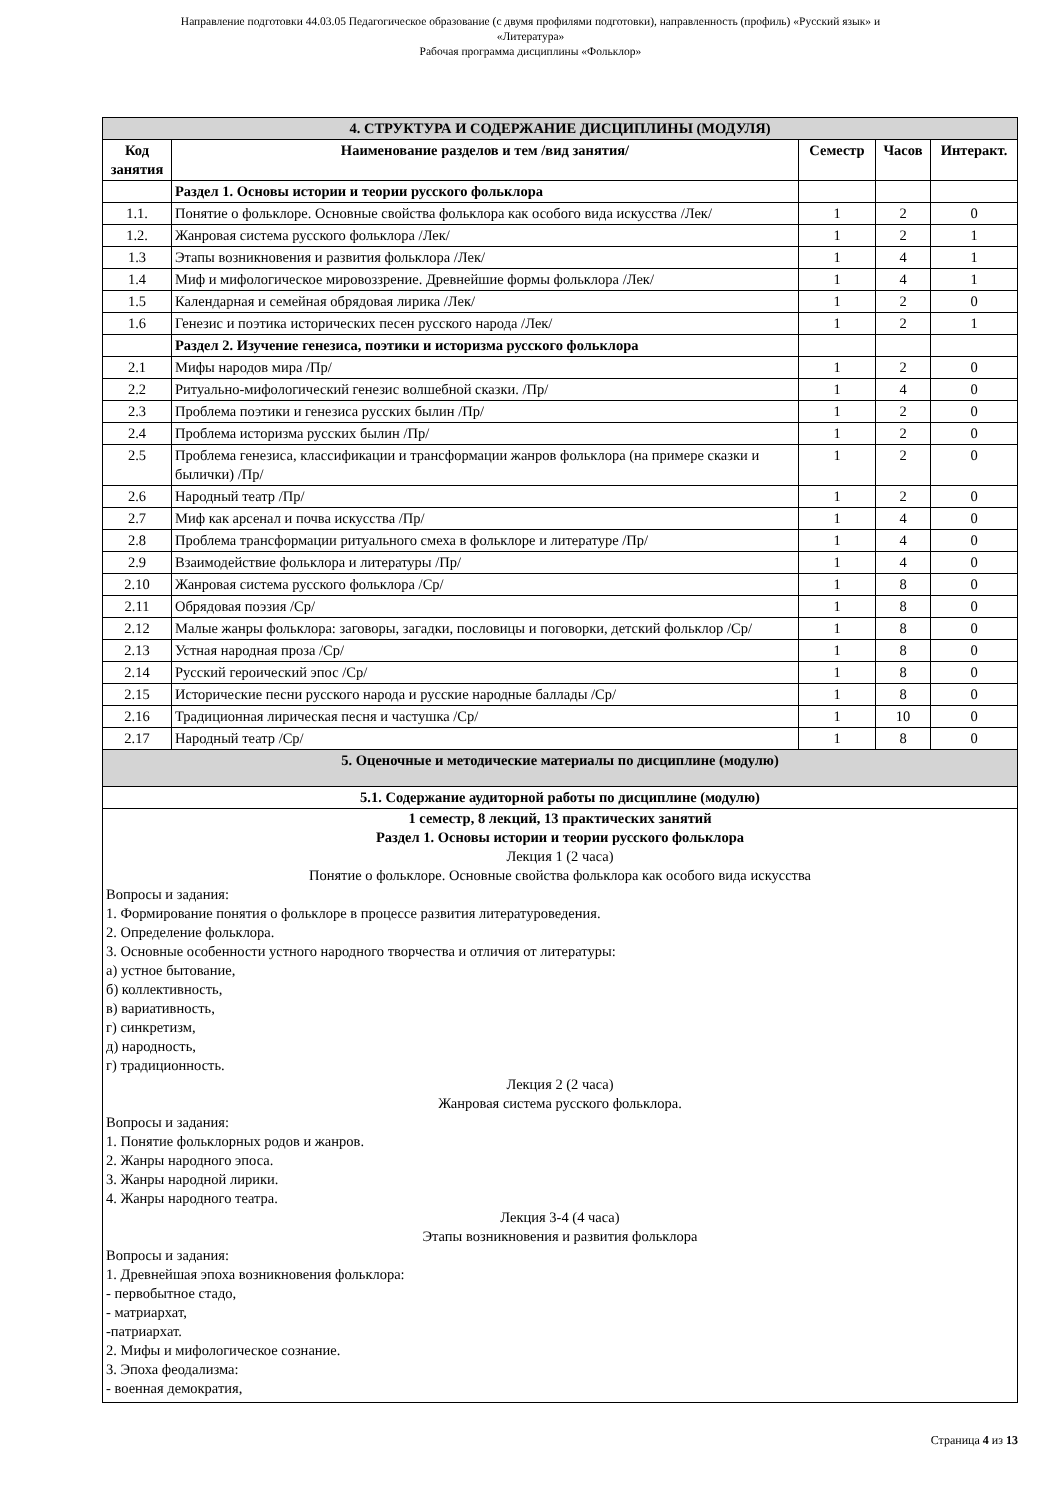Направление подготовки 44.03.05 Педагогическое образование (с двумя профилями подготовки), направленность (профиль) «Русский язык» и
«Литература»
Рабочая программа дисциплины «Фольклор»
| 4. СТРУКТУРА И СОДЕРЖАНИЕ ДИСЦИПЛИНЫ (МОДУЛЯ) | | | | |
| --- | --- | --- | --- | --- |
| Код занятия | Наименование разделов и тем /вид занятия/ | Семестр | Часов | Интеракт. |
| | Раздел 1. Основы истории и теории русского фольклора | | | |
| 1.1. | Понятие о фольклоре. Основные свойства фольклора как особого вида искусства /Лек/ | 1 | 2 | 0 |
| 1.2. | Жанровая система русского фольклора /Лек/ | 1 | 2 | 1 |
| 1.3 | Этапы возникновения и развития фольклора /Лек/ | 1 | 4 | 1 |
| 1.4 | Миф и мифологическое мировоззрение. Древнейшие формы фольклора /Лек/ | 1 | 4 | 1 |
| 1.5 | Календарная и семейная обрядовая лирика /Лек/ | 1 | 2 | 0 |
| 1.6 | Генезис и поэтика исторических песен русского народа /Лек/ | 1 | 2 | 1 |
| | Раздел 2. Изучение генезиса, поэтики и историзма русского фольклора | | | |
| 2.1 | Мифы народов мира /Пр/ | 1 | 2 | 0 |
| 2.2 | Ритуально-мифологический генезис волшебной сказки. /Пр/ | 1 | 4 | 0 |
| 2.3 | Проблема поэтики и генезиса русских былин /Пр/ | 1 | 2 | 0 |
| 2.4 | Проблема историзма русских былин /Пр/ | 1 | 2 | 0 |
| 2.5 | Проблема генезиса, классификации и трансформации жанров фольклора (на примере сказки и былички) /Пр/ | 1 | 2 | 0 |
| 2.6 | Народный театр /Пр/ | 1 | 2 | 0 |
| 2.7 | Миф как арсенал и почва искусства /Пр/ | 1 | 4 | 0 |
| 2.8 | Проблема трансформации ритуального смеха в фольклоре и литературе /Пр/ | 1 | 4 | 0 |
| 2.9 | Взаимодействие фольклора и литературы /Пр/ | 1 | 4 | 0 |
| 2.10 | Жанровая система русского фольклора /Ср/ | 1 | 8 | 0 |
| 2.11 | Обрядовая поэзия /Ср/ | 1 | 8 | 0 |
| 2.12 | Малые жанры фольклора: заговоры, загадки, пословицы и поговорки, детский фольклор /Ср/ | 1 | 8 | 0 |
| 2.13 | Устная народная проза /Ср/ | 1 | 8 | 0 |
| 2.14 | Русский героический эпос /Ср/ | 1 | 8 | 0 |
| 2.15 | Исторические песни русского народа и русские народные баллады /Ср/ | 1 | 8 | 0 |
| 2.16 | Традиционная лирическая песня и частушка /Ср/ | 1 | 10 | 0 |
| 2.17 | Народный театр /Ср/ | 1 | 8 | 0 |
| 5. Оценочные и методические материалы по дисциплине (модулю) | | | | |
| 5.1. Содержание аудиторной работы по дисциплине (модулю) | | | | |
| 1 семестр, 8 лекций, 13 практических занятий Раздел 1. Основы истории и теории русского фольклора Лекция 1 (2 часа) Понятие о фольклоре. Основные свойства фольклора как особого вида искусства Вопросы и задания: 1. Формирование понятия о фольклоре в процессе развития литературоведения. 2. Определение фольклора. 3. Основные особенности устного народного творчества и отличия от литературы: а) устное бытование, б) коллективность, в) вариативность, г) синкретизм, д) народность, г) традиционность. Лекция 2 (2 часа) Жанровая система русского фольклора. Вопросы и задания: 1. Понятие фольклорных родов и жанров. 2. Жанры народного эпоса. 3. Жанры народной лирики. 4. Жанры народного театра. Лекция 3-4 (4 часа) Этапы возникновения и развития фольклора Вопросы и задания: 1. Древнейшая эпоха возникновения фольклора: - первобытное стадо, - матриархат, -патриархат. 2. Мифы и мифологическое сознание. 3. Эпоха феодализма: - военная демократия, | | | | |
Страница 4 из 13